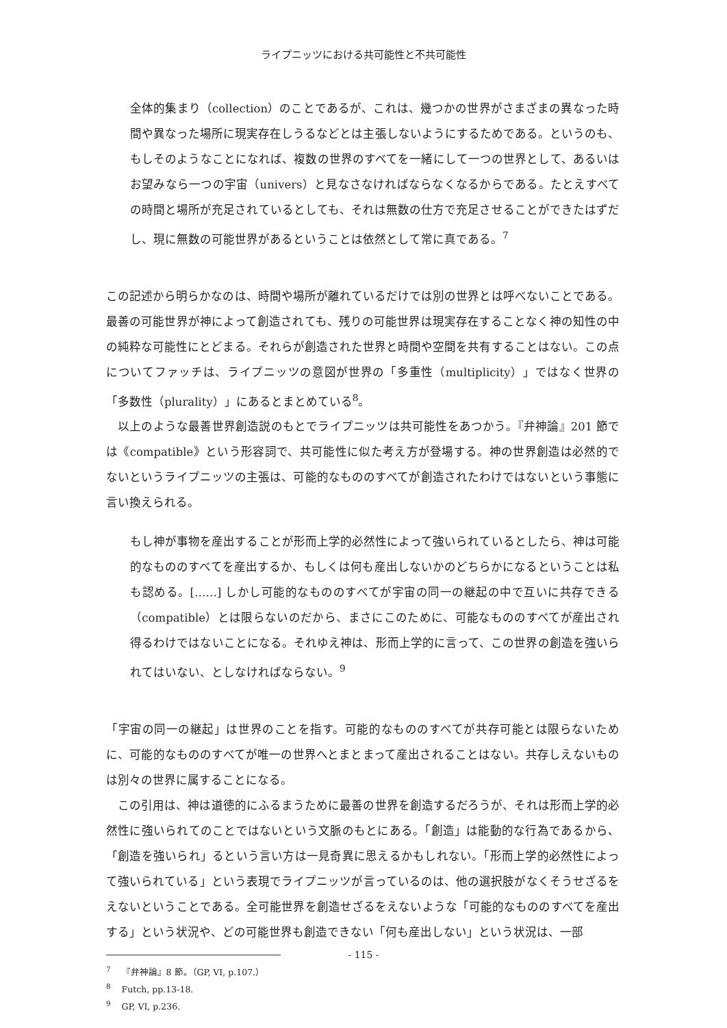ライプニッツにおける共可能性と不共可能性
全体的集まり（collection）のことであるが、これは、幾つかの世界がさまざまの異なった時間や異なった場所に現実存在しうるなどとは主張しないようにするためである。というのも、もしそのようなことになれば、複数の世界のすべてを一緒にして一つの世界として、あるいはお望みなら一つの宇宙（univers）と見なさなければならなくなるからである。たとえすべての時間と場所が充足されているとしても、それは無数の仕方で充足させることができたはずだし、現に無数の可能世界があるということは依然として常に真である。<sup>7</sup>
この記述から明らかなのは、時間や場所が離れているだけでは別の世界とは呼べないことである。最善の可能世界が神によって創造されても、残りの可能世界は現実存在することなく神の知性の中の純粋な可能性にとどまる。それらが創造された世界と時間や空間を共有することはない。この点についてファッチは、ライプニッツの意図が世界の「多重性（multiplicity）」ではなく世界の「多数性（plurality）」にあるとまとめている<sup>8</sup>。
以上のような最善世界創造説のもとでライプニッツは共可能性をあつかう。『弁神論』201 節では《compatible》という形容詞で、共可能性に似た考え方が登場する。神の世界創造は必然的でないというライプニッツの主張は、可能的なもののすべてが創造されたわけではないという事態に言い換えられる。
もし神が事物を産出することが形而上学的必然性によって強いられているとしたら、神は可能的なもののすべてを産出するか、もしくは何も産出しないかのどちらかになるということは私も認める。[……] しかし可能的なもののすべてが宇宙の同一の継起の中で互いに共存できる（compatible）とは限らないのだから、まさにこのために、可能なもののすべてが産出され得るわけではないことになる。それゆえ神は、形而上学的に言って、この世界の創造を強いられてはいない、としなければならない。<sup>9</sup>
「宇宙の同一の継起」は世界のことを指す。可能的なもののすべてが共存可能とは限らないために、可能的なもののすべてが唯一の世界へとまとまって産出されることはない。共存しえないものは別々の世界に属することになる。
この引用は、神は道徳的にふるまうために最善の世界を創造するだろうが、それは形而上学的必然性に強いられてのことではないという文脈のもとにある。「創造」は能動的な行為であるから、「創造を強いられ」るという言い方は一見奇異に思えるかもしれない。「形而上学的必然性によって強いられている」という表現でライプニッツが言っているのは、他の選択肢がなくそうせざるをえないということである。全可能世界を創造せざるをえないような「可能的なもののすべてを産出する」という状況や、どの可能世界も創造できない「何も産出しない」という状況は、一部
<sup>7</sup> 『弁神論』8 節。（GP, VI, p.107.）
<sup>8</sup> Futch, pp.13-18.
<sup>9</sup> GP, VI, p.236.
- 115 -